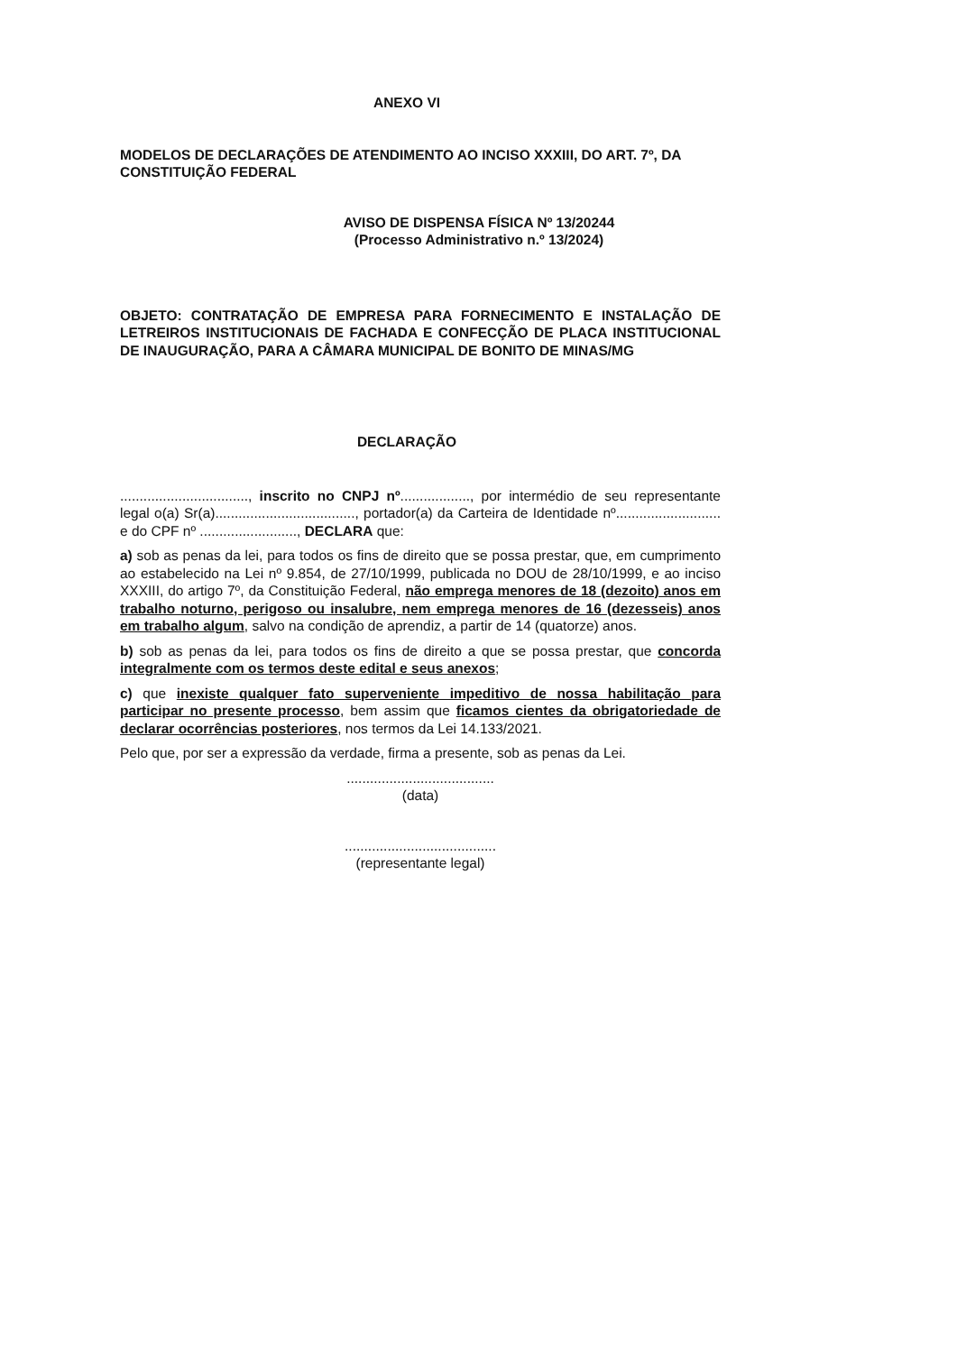ANEXO VI
MODELOS DE DECLARAÇÕES DE ATENDIMENTO AO INCISO XXXIII, DO ART. 7º, DA CONSTITUIÇÃO FEDERAL
AVISO DE DISPENSA FÍSICA Nº 13/20244
(Processo Administrativo n.º 13/2024)
OBJETO: CONTRATAÇÃO DE EMPRESA PARA FORNECIMENTO E INSTALAÇÃO DE LETREIROS INSTITUCIONAIS DE FACHADA E CONFECÇÃO DE PLACA INSTITUCIONAL DE INAUGURAÇÃO, PARA A CÂMARA MUNICIPAL DE BONITO DE MINAS/MG
DECLARAÇÃO
................................., inscrito no CNPJ nº.................., por intermédio de seu representante legal o(a) Sr(a)...................................., portador(a) da Carteira de Identidade nº........................... e do CPF nº ........................., DECLARA que:
a) sob as penas da lei, para todos os fins de direito que se possa prestar, que, em cumprimento ao estabelecido na Lei nº 9.854, de 27/10/1999, publicada no DOU de 28/10/1999, e ao inciso XXXIII, do artigo 7º, da Constituição Federal, não emprega menores de 18 (dezoito) anos em trabalho noturno, perigoso ou insalubre, nem emprega menores de 16 (dezesseis) anos em trabalho algum, salvo na condição de aprendiz, a partir de 14 (quatorze) anos.
b) sob as penas da lei, para todos os fins de direito a que se possa prestar, que concorda integralmente com os termos deste edital e seus anexos;
c) que inexiste qualquer fato superveniente impeditivo de nossa habilitação para participar no presente processo, bem assim que ficamos cientes da obrigatoriedade de declarar ocorrências posteriores, nos termos da Lei 14.133/2021.
Pelo que, por ser a expressão da verdade, firma a presente, sob as penas da Lei.
......................................
(data)
.......................................
(representante legal)